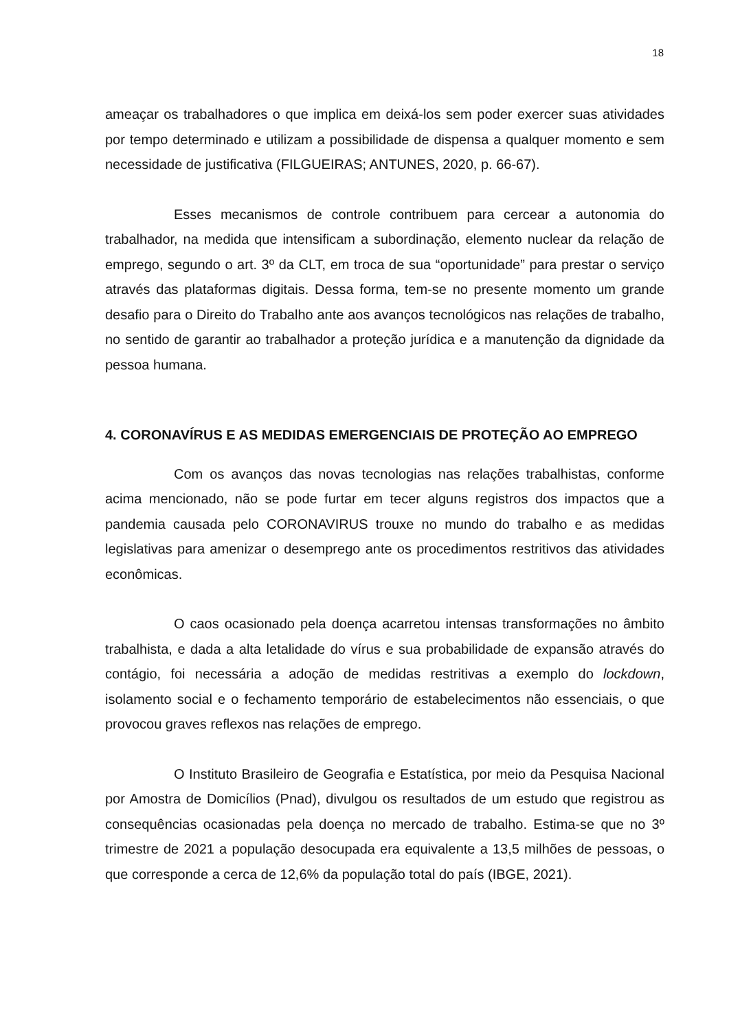18
ameaçar os trabalhadores o que implica em deixá-los sem poder exercer suas atividades por tempo determinado e utilizam a possibilidade de dispensa a qualquer momento e sem necessidade de justificativa (FILGUEIRAS; ANTUNES, 2020, p. 66-67).
Esses mecanismos de controle contribuem para cercear a autonomia do trabalhador, na medida que intensificam a subordinação, elemento nuclear da relação de emprego, segundo o art. 3º da CLT, em troca de sua “oportunidade” para prestar o serviço através das plataformas digitais. Dessa forma, tem-se no presente momento um grande desafio para o Direito do Trabalho ante aos avanços tecnológicos nas relações de trabalho, no sentido de garantir ao trabalhador a proteção jurídica e a manutenção da dignidade da pessoa humana.
4. CORONAVÍRUS E AS MEDIDAS EMERGENCIAIS DE PROTEÇÃO AO EMPREGO
Com os avanços das novas tecnologias nas relações trabalhistas, conforme acima mencionado, não se pode furtar em tecer alguns registros dos impactos que a pandemia causada pelo CORONAVIRUS trouxe no mundo do trabalho e as medidas legislativas para amenizar o desemprego ante os procedimentos restritivos das atividades econômicas.
O caos ocasionado pela doença acarretou intensas transformações no âmbito trabalhista, e dada a alta letalidade do vírus e sua probabilidade de expansão através do contágio, foi necessária a adoção de medidas restritivas a exemplo do lockdown, isolamento social e o fechamento temporário de estabelecimentos não essenciais, o que provocou graves reflexos nas relações de emprego.
O Instituto Brasileiro de Geografia e Estatística, por meio da Pesquisa Nacional por Amostra de Domicílios (Pnad), divulgou os resultados de um estudo que registrou as consequências ocasionadas pela doença no mercado de trabalho. Estima-se que no 3º trimestre de 2021 a população desocupada era equivalente a 13,5 milhões de pessoas, o que corresponde a cerca de 12,6% da população total do país (IBGE, 2021).